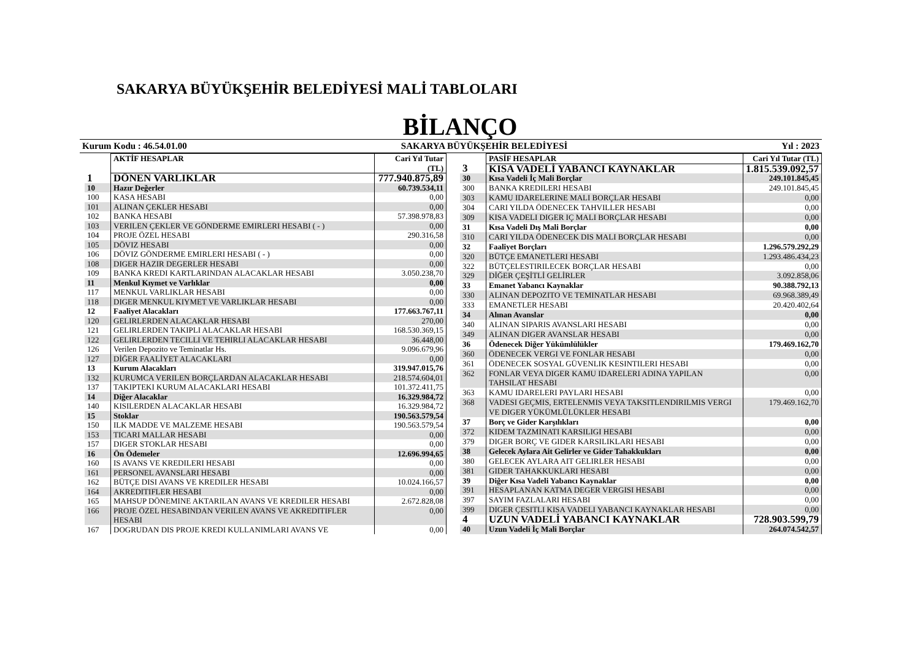SAKARYA BÜYÜKŞEHİR BELEDİYESİ MALİ TABLOLARI
BİLANÇO
Kurum Kodu : 46.54.01.00 SAKARYA BÜYÜKŞEHİR BELEDİYESİ Yıl : 2023
| | AKTİF HESAPLAR | Cari Yıl Tutar (TL) |
| --- | --- | --- |
| 1 | DÖNEN VARLIKLAR | 777.940.875,89 |
| 10 | Hazır Değerler | 60.739.534,11 |
| 100 | KASA HESABI | 0,00 |
| 101 | ALINAN ÇEKLER HESABI | 0,00 |
| 102 | BANKA HESABI | 57.398.978,83 |
| 103 | VERILEN ÇEKLER VE GÖNDERME EMIRLERI HESABI ( - ) | 0,00 |
| 104 | PROJE ÖZEL HESABI | 290.316,58 |
| 105 | DÖVIZ HESABI | 0,00 |
| 106 | DÖVIZ GÖNDERME EMIRLERI HESABI ( - ) | 0,00 |
| 108 | DIGER HAZIR DEGERLER HESABI | 0,00 |
| 109 | BANKA KREDI KARTLARINDAN ALACAKLAR HESABI | 3.050.238,70 |
| 11 | Menkul Kıymet ve Varlıklar | 0,00 |
| 117 | MENKUL VARLIKLAR HESABI | 0,00 |
| 118 | DIGER MENKUL KIYMET VE VARLIKLAR HESABI | 0,00 |
| 12 | Faaliyet Alacakları | 177.663.767,11 |
| 120 | GELIRLERDEN ALACAKLAR HESABI | 270,00 |
| 121 | GELIRLERDEN TAKIPLI ALACAKLAR HESABI | 168.530.369,15 |
| 122 | GELIRLERDEN TECILLI VE TEHIRLI ALACAKLAR HESABI | 36.448,00 |
| 126 | Verilen Depozito ve Teminatlar Hs. | 9.096.679,96 |
| 127 | DİĞER FAALİYET ALACAKLARI | 0,00 |
| 13 | Kurum Alacakları | 319.947.015,76 |
| 132 | KURUMCA VERILEN BORÇLARDAN ALACAKLAR HESABI | 218.574.604,01 |
| 137 | TAKIPTEKI KURUM ALACAKLARI HESABI | 101.372.411,75 |
| 14 | Diğer Alacaklar | 16.329.984,72 |
| 140 | KISILERDEN ALACAKLAR HESABI | 16.329.984,72 |
| 15 | Stoklar | 190.563.579,54 |
| 150 | ILK MADDE VE MALZEME HESABI | 190.563.579,54 |
| 153 | TICARI MALLAR HESABI | 0,00 |
| 157 | DIGER STOKLAR HESABI | 0,00 |
| 16 | Ön Ödemeler | 12.696.994,65 |
| 160 | IS AVANS VE KREDILERI HESABI | 0,00 |
| 161 | PERSONEL AVANSLARI HESABI | 0,00 |
| 162 | BÜTÇE DISI AVANS VE KREDILER HESABI | 10.024.166,57 |
| 164 | AKREDITIFLER HESABI | 0,00 |
| 165 | MAHSUP DÖNEMINE AKTARILAN AVANS VE KREDILER HESABI | 2.672.828,08 |
| 166 | PROJE ÖZEL HESABINDAN VERILEN AVANS VE AKREDITIFLER HESABI | 0,00 |
| 167 | DOGRUDAN DIS PROJE KREDI KULLANIMLARI AVANS VE | 0,00 |
| | PASİF HESAPLAR | Cari Yıl Tutar (TL) |
| --- | --- | --- |
| 3 | KISA VADELİ YABANCI KAYNAKLAR | 1.815.539.092,57 |
| 30 | Kısa Vadeli İç Mali Borçlar | 249.101.845,45 |
| 300 | BANKA KREDILERI HESABI | 249.101.845,45 |
| 303 | KAMU IDARELERINE MALI BORÇLAR HESABI | 0,00 |
| 304 | CARI YILDA ÖDENECEK TAHVILLER HESABI | 0,00 |
| 309 | KISA VADELI DIGER IÇ MALI BORÇLAR HESABI | 0,00 |
| 31 | Kısa Vadeli Dış Mali Borçlar | 0,00 |
| 310 | CARI YILDA ÖDENECEK DIS MALI BORÇLAR HESABI | 0,00 |
| 32 | Faaliyet Borçları | 1.296.579.292,29 |
| 320 | BÜTÇE EMANETLERI HESABI | 1.293.486.434,23 |
| 322 | BÜTÇELESTIRILECEK BORÇLAR HESABI | 0,00 |
| 329 | DİĞER ÇEŞİTLİ GELİRLER | 3.092.858,06 |
| 33 | Emanet Yabancı Kaynaklar | 90.388.792,13 |
| 330 | ALINAN DEPOZITO VE TEMINATLAR HESABI | 69.968.389,49 |
| 333 | EMANETLER HESABI | 20.420.402,64 |
| 34 | Alınan Avanslar | 0,00 |
| 340 | ALINAN SIPARIS AVANSLARI HESABI | 0,00 |
| 349 | ALINAN DIGER AVANSLAR HESABI | 0,00 |
| 36 | Ödenecek Diğer Yükümlülükler | 179.469.162,70 |
| 360 | ÖDENECEK VERGI VE FONLAR HESABI | 0,00 |
| 361 | ÖDENECEK SOSYAL GÜVENLIK KESINTILERI HESABI | 0,00 |
| 362 | FONLAR VEYA DIGER KAMU IDARELERI ADINA YAPILAN TAHSILAT HESABI | 0,00 |
| 363 | KAMU IDARELERI PAYLARI HESABI | 0,00 |
| 368 | VADESI GEÇMIS, ERTELENMIS VEYA TAKSITLENDIRILMIS VERGI VE DIGER YÜKÜMLÜLÜKLER HESABI | 179.469.162,70 |
| 37 | Borç ve Gider Karşılıkları | 0,00 |
| 372 | KIDEM TAZMINATI KARSILIGI HESABI | 0,00 |
| 379 | DIGER BORÇ VE GIDER KARSILIKLARI HESABI | 0,00 |
| 38 | Gelecek Aylara Ait Gelirler ve Gider Tahakkukları | 0,00 |
| 380 | GELECEK AYLARA AIT GELIRLER HESABI | 0,00 |
| 381 | GIDER TAHAKKUKLARI HESABI | 0,00 |
| 39 | Diğer Kısa Vadeli Yabancı Kaynaklar | 0,00 |
| 391 | HESAPLANAN KATMA DEGER VERGISI HESABI | 0,00 |
| 397 | SAYIM FAZLALARI HESABI | 0,00 |
| 399 | DIGER ÇESITLI KISA VADELI YABANCI KAYNAKLAR HESABI | 0,00 |
| 4 | UZUN VADELİ YABANCI KAYNAKLAR | 728.903.599,79 |
| 40 | Uzun Vadeli İç Mali Borçlar | 264.074.542,57 |